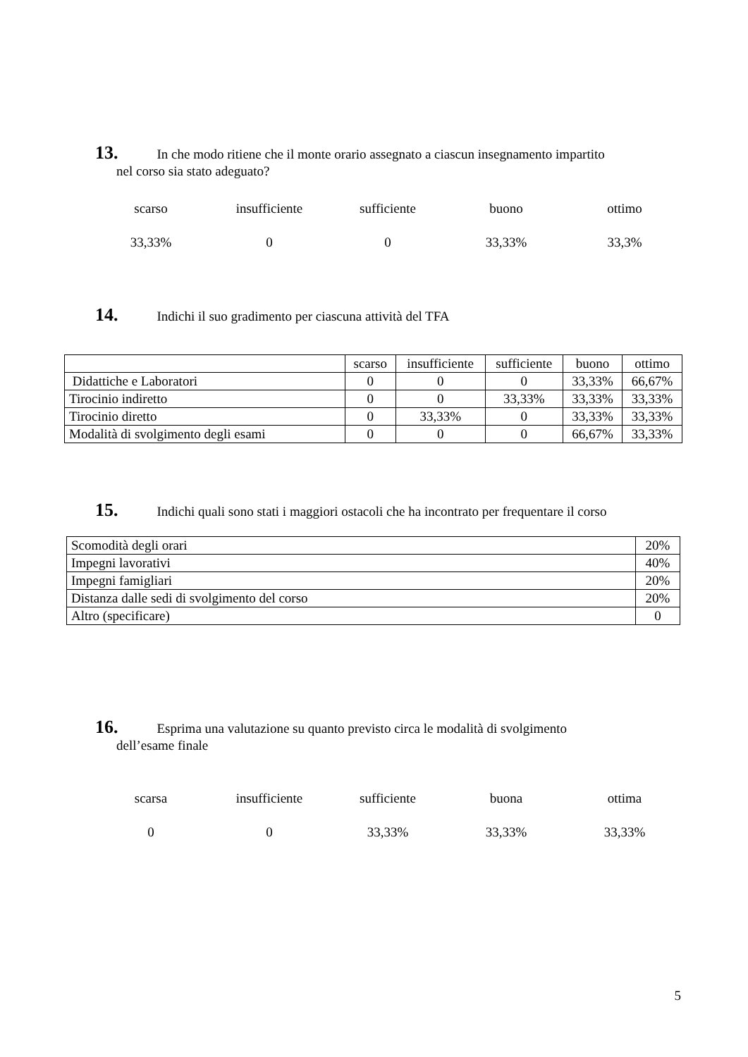13. In che modo ritiene che il monte orario assegnato a ciascun insegnamento impartito
nel corso sia stato adeguato?
scarso insufficiente sufficiente buono ottimo
33,33% 0 0 33,33% 33,3%
14. Indichi il suo gradimento per ciascuna attività del TFA
| | scarso | insufficiente | sufficiente | buono | ottimo |
| Didattiche e Laboratori | 0 | 0 | 0 | 33,33% | 66,67% |
| Tirocinio indiretto | 0 | 0 | 33,33% | 33,33% | 33,33% |
| Tirocinio diretto | 0 | 33,33% | 0 | 33,33% | 33,33% |
| Modalità di svolgimento degli esami | 0 | 0 | 0 | 66,67% | 33,33% |
15. Indichi quali sono stati i maggiori ostacoli che ha incontrato per frequentare il corso
| Scomodità degli orari | 20% |
| Impegni lavorativi | 40% |
| Impegni famigliari | 20% |
| Distanza dalle sedi di svolgimento del corso | 20% |
| Altro (specificare) | 0 |
16. Esprima una valutazione su quanto previsto circa le modalità di svolgimento
dell’esame finale
scarsa insufficiente sufficiente buona ottima
0 0 33,33% 33,33% 33,33%
5